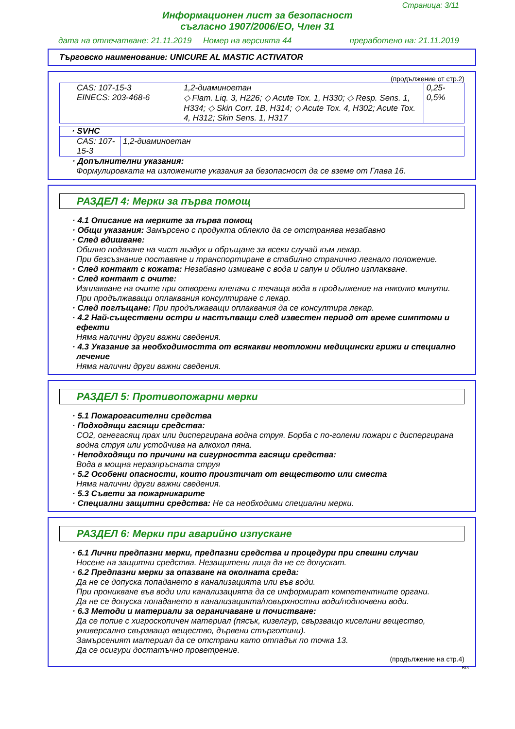Страница: 3/11
Информационен лист за безопасност
съгласно 1907/2006/ЕО, Член 31
дата на отпечатване: 21.11.2019 Номер на версията 44 преработено на: 21.11.2019
Търговско наименование: UNICURE AL MASTIC ACTIVATOR
(продължение от стр.2)
| CAS: 107-15-3 EINECS: 203-468-6 | 1,2-диаминоетан ◇ Flam. Liq. 3, H226; ◇ Acute Tox. 1, H330; ◇ Resp. Sens. 1, H334; ◇ Skin Corr. 1B, H314; ◇ Acute Tox. 4, H302; Acute Tox. 4, H312; Skin Sens. 1, H317 | 0,25-0,5% |
| · SVHC | |
| CAS: 107-15-3 | 1,2-диаминоетан |
· Допълнителни указания:
Формулировката на изложените указания за безопасност да се вземе от Глава 16.
РАЗДЕЛ 4: Мерки за първа помощ
· 4.1 Описание на мерките за първа помощ
· Общи указания: Замърсено с продукта облекло да се отстранява незабавно
· След вдишване:
Обилно подаване на чист въздух и обръщане за всеки случай към лекар.
При безсъзнание поставяне и транспортиране в стабилно странично легнало положение.
· След контакт с кожата: Незабавно измиване с вода и сапун и обилно изплакване.
· След контакт с очите:
Изплакване на очите при отворени клепачи с течаща вода в продължение на няколко минути. При продължаващи оплаквания консултиране с лекар.
· След поглъщане: При продължаващи оплаквания да се консултира лекар.
· 4.2 Най-съществени остри и настъпващи след известен период от време симптоми и ефекти
Няма налични други важни сведения.
· 4.3 Указание за необходимостта от всякакви неотложни медицински грижи и специално лечение
Няма налични други важни сведения.
РАЗДЕЛ 5: Противопожарни мерки
· 5.1 Пожарогасителни средства
· Подходящи гасящи средства:
CO2, огнегасящ прах или диспергирана водна струя. Борба с по-големи пожари с диспергирана водна струя или устойчива на алкохол пяна.
· Неподходящи по причини на сигурността гасящи средства:
Вода в мощна неразпръсната струя
· 5.2 Особени опасности, които произтичат от веществото или сместа
Няма налични други важни сведения.
· 5.3 Съвети за пожарникарите
· Специални защитни средства: Не са необходими специални мерки.
РАЗДЕЛ 6: Мерки при аварийно изпускане
· 6.1 Лични предпазни мерки, предпазни средства и процедури при спешни случаи
Носене на защитни средства. Незащитени лица да не се допускат.
· 6.2 Предпазни мерки за опазване на околната среда:
Да не се допуска попадането в канализацията или във води.
При проникване във води или канализацията да се информират компетентните органи.
Да не се допуска попадането в канализацията/повърхностни води/подпочвени води.
· 6.3 Методи и материали за ограничаване и почистване:
Да се попие с хигроскопичен материал (пясък, кизелгур, свързващо киселини вещество, универсално свързващо вещество, дървени стърготини).
Замърсеният материал да се отстрани като отпадък по точка 13.
Да се осигури достатъчно проветрение.
(продължение на стр.4)
BG